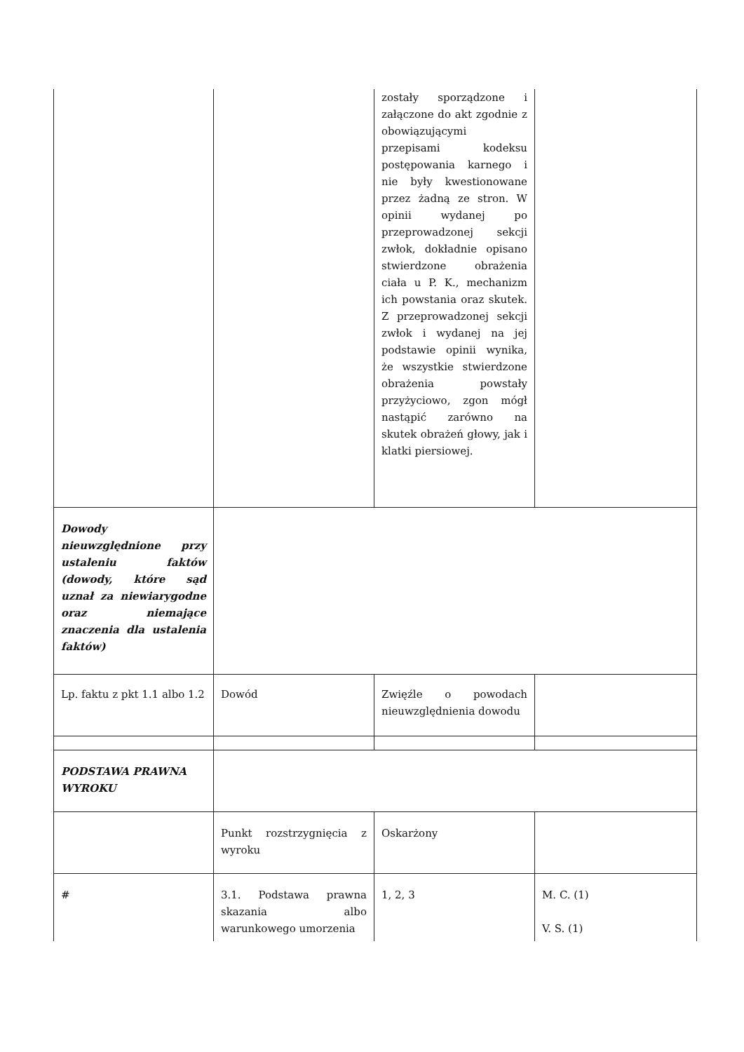| | | zostały sporządzone i załączone do akt zgodnie z obowiązującymi przepisami kodeksu postępowania karnego i nie były kwestionowane przez żadną ze stron. W opinii wydanej po przeprowadzonej sekcji zwłok, dokładnie opisano stwierdzone obrażenia ciała u P. K., mechanizm ich powstania oraz skutek. Z przeprowadzonej sekcji zwłok i wydanej na jej podstawie opinii wynika, że wszystkie stwierdzone obrażenia powstały przyżyciowo, zgon mógł nastąpić zarówno na skutek obrażeń głowy, jak i klatki piersiowej. | |
| Dowody nieuwzględnione przy ustaleniu faktów (dowody, które sąd uznał za niewiarygodne oraz niemające znaczenia dla ustalenia faktów) | | | |
| Lp. faktu z pkt 1.1 albo 1.2 | Dowód | Zwięźle o powodach nieuwzględnienia dowodu | |
| PODSTAWA PRAWNA WYROKU | | | |
| | Punkt rozstrzygnięcia z wyroku | Oskarżony | |
| # | 3.1. Podstawa prawna skazania albo warunkowego umorzenia | 1, 2, 3 | M. C. (1) V. S. (1) |